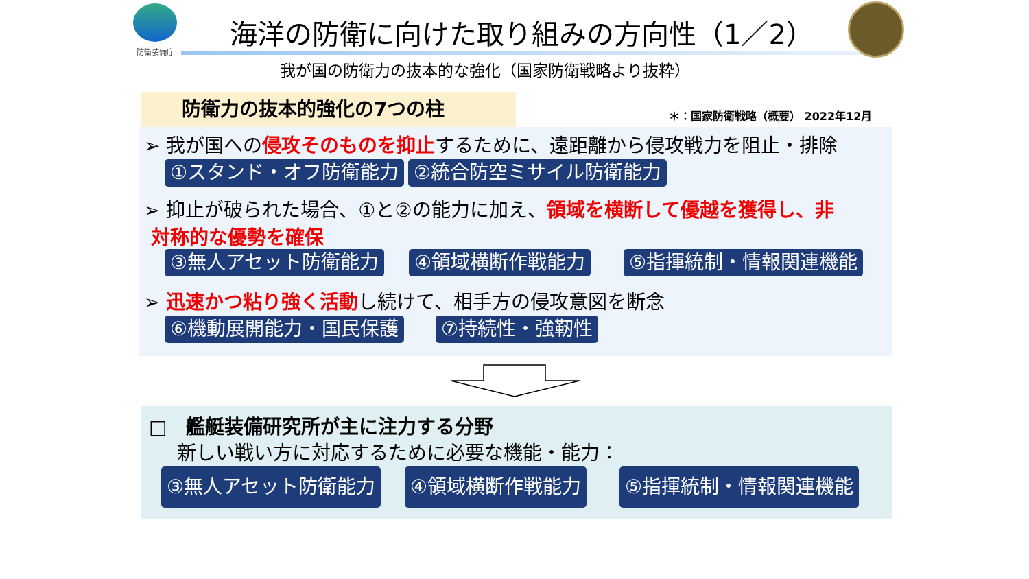防衛装備庁
海洋の防衛に向けた取り組みの方向性（1／2）
我が国の防衛力の抜本的な強化（国家防衛戦略より抜粋）
防衛力の抜本的強化の7つの柱
＊：国家防衛戦略（概要） 2022年12月
➢ 我が国への侵攻そのものを抑止するために、遠距離から侵攻戦力を阻止・排除
①スタンド・オフ防衛能力 ②統合防空ミサイル防衛能力
➢ 抑止が破られた場合、①と②の能力に加え、領域を横断して優越を獲得し、非
対称的な優勢を確保
③無人アセット防衛能力 ④領域横断作戦能力 ⑤指揮統制・情報関連機能
➢ 迅速かつ粘り強く活動し続けて、相手方の侵攻意図を断念
⑥機動展開能力・国民保護 ⑦持続性・強靭性
□　艦艇装備研究所が主に注力する分野
新しい戦い方に対応するために必要な機能・能力：
③無人アセット防衛能力 ④領域横断作戦能力 ⑤指揮統制・情報関連機能